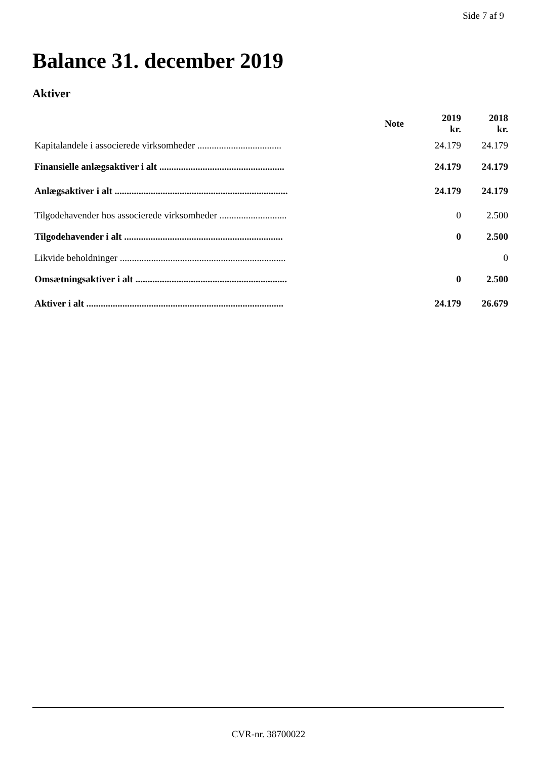Side 7 af 9
Balance 31. december 2019
Aktiver
| | Note | 2019 kr. | 2018 kr. |
| --- | --- | --- | --- |
| Kapitalandele i associerede virksomheder ................................... | | 24.179 | 24.179 |
| Finansielle anlægsaktiver i alt .................................................... | | 24.179 | 24.179 |
| Anlægsaktiver i alt ........................................................................ | | 24.179 | 24.179 |
| Tilgodehavender hos associerede virksomheder ............................ | | 0 | 2.500 |
| Tilgodehavender i alt .................................................................. | | 0 | 2.500 |
| Likvide beholdninger ..................................................................... | | | 0 |
| Omsætningsaktiver i alt ............................................................... | | 0 | 2.500 |
| Aktiver i alt .................................................................................. | | 24.179 | 26.679 |
CVR-nr. 38700022